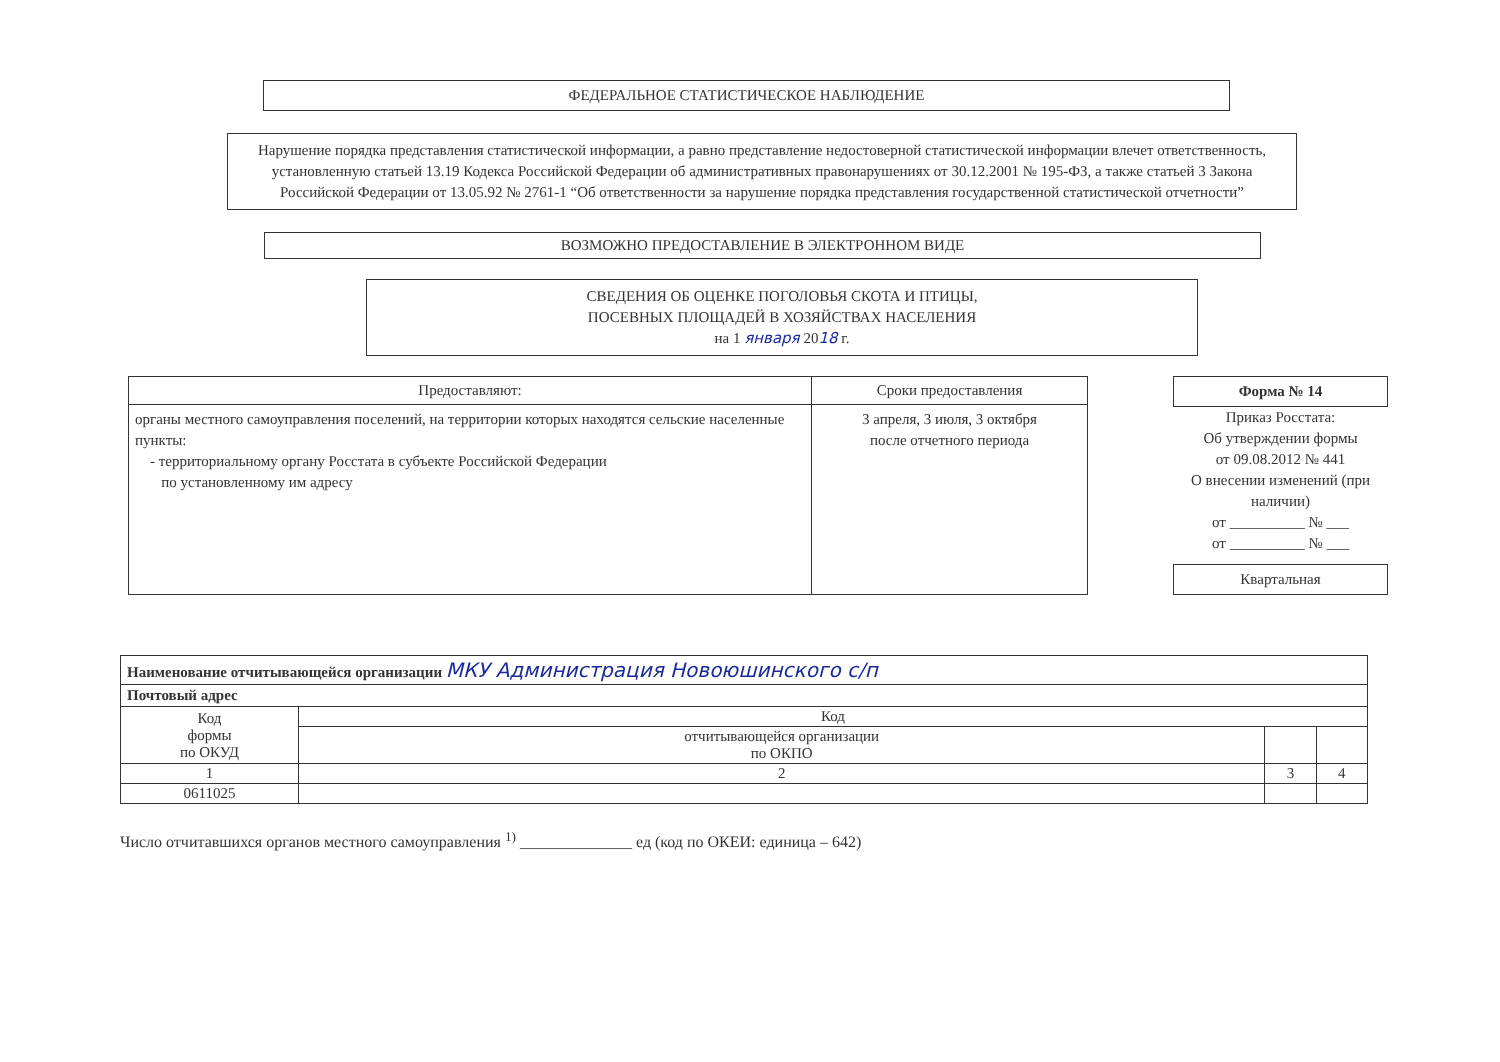ФЕДЕРАЛЬНОЕ СТАТИСТИЧЕСКОЕ НАБЛЮДЕНИЕ
Нарушение порядка представления статистической информации, а равно представление недостоверной статистической информации влечет ответственность, установленную статьей 13.19 Кодекса Российской Федерации об административных правонарушениях от 30.12.2001 № 195-ФЗ, а также статьей 3 Закона Российской Федерации от 13.05.92 № 2761-1 “Об ответственности за нарушение порядка представления государственной статистической отчетности”
ВОЗМОЖНО ПРЕДОСТАВЛЕНИЕ В ЭЛЕКТРОННОМ ВИДЕ
СВЕДЕНИЯ ОБ ОЦЕНКЕ ПОГОЛОВЬЯ СКОТА И ПТИЦЫ,
ПОСЕВНЫХ ПЛОЩАДЕЙ В ХОЗЯЙСТВАХ НАСЕЛЕНИЯ
на 1 января 2018 г.
| Предоставляют: | Сроки предоставления |
| --- | --- |
| органы местного самоуправления поселений, на территории которых находятся сельские населенные пункты: - территориальному органу Росстата в субъекте Российской Федерации по установленному им адресу | 3 апреля, 3 июля, 3 октября после отчетного периода |
Форма № 14
Приказ Росстата:
Об утверждении формы
от 09.08.2012 № 441
О внесении изменений (при наличии)
от __________ № ___
от __________ № ___
Квартальная
| Наименование отчитывающейся организации МКУ Администрация Новоюшинского с/п | | | |
| Почтовый адрес | | | |
| Код формы по ОКУД | Код | | |
| | отчитывающейся организации по ОКПО | | |
| 1 | 2 | 3 | 4 |
| 0611025 | | | |
Число отчитавшихся органов местного самоуправления <sup>1)</sup> ______________ ед (код по ОКЕИ: единица – 642)